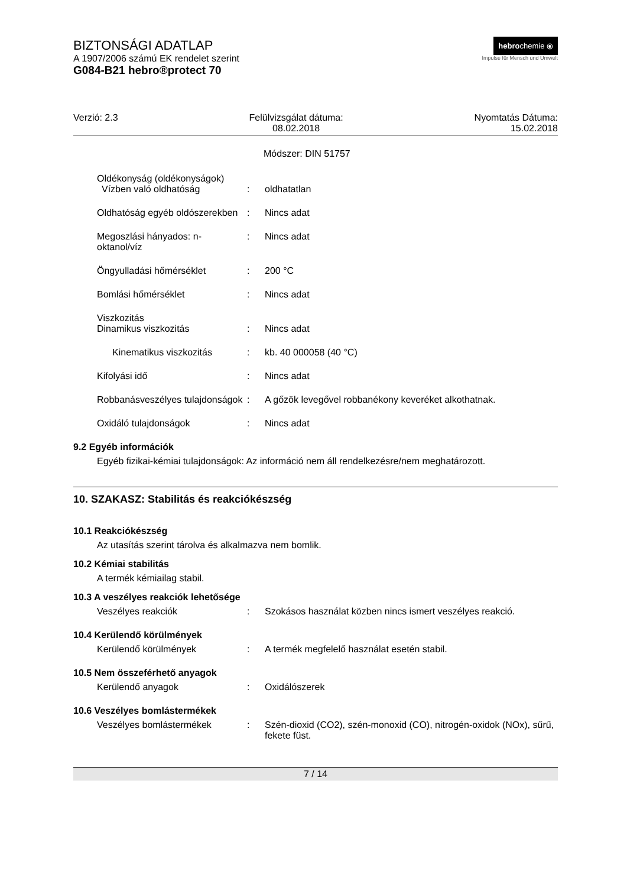hebrochemie ⦿
Impulse für Mensch und Umwelt
BIZTONSÁGI ADATLAP
A 1907/2006 számú EK rendelet szerint
G084-B21 hebro®protect 70
Verzió: 2.3 Felülvizsgálat dátuma:
08.02.2018
Nyomtatás Dátuma:
15.02.2018
Módszer: DIN 51757
Oldékonyság (oldékonyságok)
Vízben való oldhatóság : oldhatatlan
Oldhatóság egyéb oldószerekben
: Nincs adat
Megoszlási hányados: n-oktanol/víz
: Nincs adat
Öngyulladási hőmérséklet : 200 °C
Bomlási hőmérséklet : Nincs adat
Viszkozitás
Dinamikus viszkozitás : Nincs adat
Kinematikus viszkozitás : kb. 40 000058 (40 °C)
Kifolyási idő : Nincs adat
Robbanásveszélyes tulajdonságok
: A gőzök levegővel robbanékony keveréket alkothatnak.
Oxidáló tulajdonságok : Nincs adat
9.2 Egyéb információk
Egyéb fizikai-kémiai tulajdonságok: Az információ nem áll rendelkezésre/nem meghatározott.
10. SZAKASZ: Stabilitás és reakciókészség
10.1 Reakciókészség
Az utasítás szerint tárolva és alkalmazva nem bomlik.
10.2 Kémiai stabilitás
A termék kémiailag stabil.
10.3 A veszélyes reakciók lehetősége
Veszélyes reakciók : Szokásos használat közben nincs ismert veszélyes reakció.
10.4 Kerülendő körülmények
Kerülendő körülmények : A termék megfelelő használat esetén stabil.
10.5 Nem összeférhető anyagok
Kerülendő anyagok : Oxidálószerek
10.6 Veszélyes bomlástermékek
Veszélyes bomlástermékek : Szén-dioxid (CO2), szén-monoxid (CO), nitrogén-oxidok (NOx), sűrű, fekete füst.
7 / 14